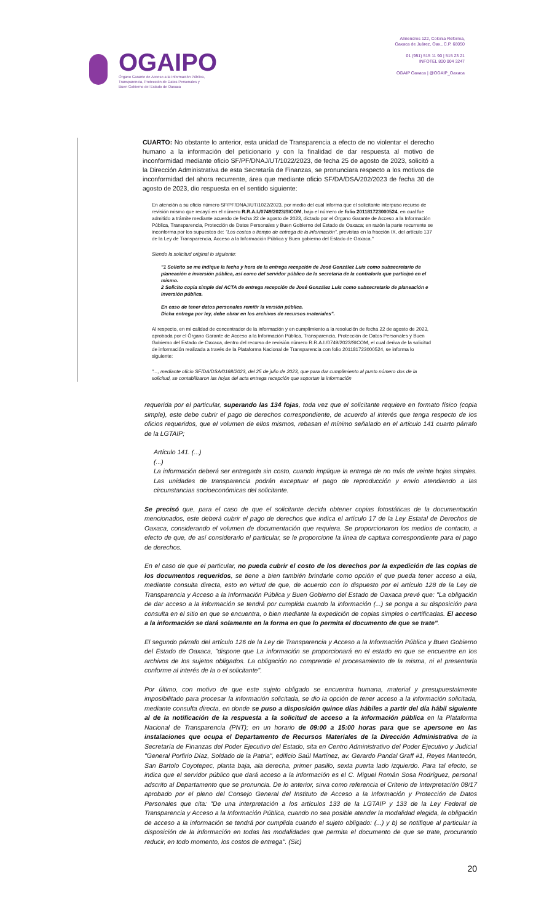OGAIPO
Órgano Garante de Acceso a la Información Pública,
Transparencia, Protección de Datos Personales y
Buen Gobierno del Estado de Oaxaca
Almendros 122, Colonia Reforma,
Oaxaca de Juárez, Oax., C.P. 68050
01 (951) 515 11 90 | 515 23 21
INFOTEL 800 004 3247
OGAIP Oaxaca | @OGAIP_Oaxaca
CUARTO: No obstante lo anterior, esta unidad de Transparencia a efecto de no violentar el derecho humano a la información del peticionario y con la finalidad de dar respuesta al motivo de inconformidad mediante oficio SF/PF/DNAJ/UT/1022/2023, de fecha 25 de agosto de 2023, solicitó a la Dirección Administrativa de esta Secretaría de Finanzas, se pronunciara respecto a los motivos de inconformidad del ahora recurrente, área que mediante oficio SF/DA/DSA/202/2023 de fecha 30 de agosto de 2023, dio respuesta en el sentido siguiente:
En atención a su oficio número SF/PF/DNAJ/UT/1022/2023, por medio del cual informa que el solicitante interpuso recurso de revisión mismo que recayó en el número R.R.A.I./0749/2023/SICOM, bajo el número de folio 201181723000524, en cual fue admitido a trámite mediante acuerdo de fecha 22 de agosto de 2023, dictado por el Órgano Garante de Acceso a la Información Pública, Transparencia, Protección de Datos Personales y Buen Gobierno del Estado de Oaxaca; en razón la parte recurrente se inconforma por los supuestos de: "Los costos o tiempo de entrega de la información", previstas en la fracción IX, del artículo 137 de la Ley de Transparencia, Acceso a la Información Pública y Buen gobierno del Estado de Oaxaca."
Siendo la solicitud original lo siguiente:
"1 Solicito se me indique la fecha y hora de la entrega recepción de José González Luis como subsecretario de planeación e inversión pública, así como del servidor público de la secretaria de la contraloría que participó en el mismo.
2 Solicito copia simple del ACTA de entrega recepción de José González Luis como subsecretario de planeación e inversión pública.
En caso de tener datos personales remitir la versión pública.
Dicha entrega por ley, debe obrar en los archivos de recursos materiales".
Al respecto, en mi calidad de concentrador de la información y en cumplimiento a la resolución de fecha 22 de agosto de 2023, aprobada por el Órgano Garante de Acceso a la Información Pública, Transparencia, Protección de Datos Personales y Buen Gobierno del Estado de Oaxaca, dentro del recurso de revisión número R.R.A.I./0749/2023/SICOM, el cual deriva de la solicitud de información realizada a través de la Plataforma Nacional de Transparencia con folio 201181723000524, se informa lo siguiente:
"..., mediante oficio SF/DA/DSA/0168/2023, del 25 de julio de 2023, que para dar cumplimiento al punto número dos de la solicitud, se contabilizaron las hojas del acta entrega recepción que soportan la información
requerida por el particular, superando las 134 fojas, toda vez que el solicitante requiere en formato físico (copia simple), este debe cubrir el pago de derechos correspondiente, de acuerdo al interés que tenga respecto de los oficios requeridos, que el volumen de ellos mismos, rebasan el mínimo señalado en el artículo 141 cuarto párrafo de la LGTAIP;
Artículo 141. (...)
(...)
La información deberá ser entregada sin costo, cuando implique la entrega de no más de veinte hojas simples. Las unidades de transparencia podrán exceptuar el pago de reproducción y envío atendiendo a las circunstancias socioeconómicas del solicitante.
Se precisó que, para el caso de que el solicitante decida obtener copias fotostáticas de la documentación mencionados, este deberá cubrir el pago de derechos que indica el artículo 17 de la Ley Estatal de Derechos de Oaxaca, considerando el volumen de documentación que requiera. Se proporcionaron los medios de contacto, a efecto de que, de así considerarlo el particular, se le proporcione la línea de captura correspondiente para el pago de derechos.
En el caso de que el particular, no pueda cubrir el costo de los derechos por la expedición de las copias de los documentos requeridos, se tiene a bien también brindarle como opción el que pueda tener acceso a ella, mediante consulta directa, esto en virtud de que, de acuerdo con lo dispuesto por el artículo 128 de la Ley de Transparencia y Acceso a la Información Pública y Buen Gobierno del Estado de Oaxaca prevé que: "La obligación de dar acceso a la información se tendrá por cumplida cuando la información (...) se ponga a su disposición para consulta en el sitio en que se encuentra, o bien mediante la expedición de copias simples o certificadas. El acceso a la información se dará solamente en la forma en que lo permita el documento de que se trate".
El segundo párrafo del artículo 126 de la Ley de Transparencia y Acceso a la Información Pública y Buen Gobierno del Estado de Oaxaca, "dispone que La información se proporcionará en el estado en que se encuentre en los archivos de los sujetos obligados. La obligación no comprende el procesamiento de la misma, ni el presentarla conforme al interés de la o el solicitante".
Por último, con motivo de que este sujeto obligado se encuentra humana, material y presupuestalmente imposibilitado para procesar la información solicitada, se dio la opción de tener acceso a la información solicitada, mediante consulta directa, en donde se puso a disposición quince días hábiles a partir del día hábil siguiente al de la notificación de la respuesta a la solicitud de acceso a la información pública en la Plataforma Nacional de Transparencia (PNT); en un horario de 09:00 a 15:00 horas para que se apersone en las instalaciones que ocupa el Departamento de Recursos Materiales de la Dirección Administrativa de la Secretaría de Finanzas del Poder Ejecutivo del Estado, sita en Centro Administrativo del Poder Ejecutivo y Judicial "General Porfirio Díaz, Soldado de la Patria", edificio Saúl Martínez, av. Gerardo Pandal Graff #1, Reyes Mantecón, San Bartolo Coyotepec, planta baja, ala derecha, primer pasillo, sexta puerta lado izquierdo. Para tal efecto, se indica que el servidor público que dará acceso a la información es el C. Miguel Román Sosa Rodríguez, personal adscrito al Departamento que se pronuncia. De lo anterior, sirva como referencia el Criterio de Interpretación 08/17 aprobado por el pleno del Consejo General del Instituto de Acceso a la Información y Protección de Datos Personales que cita: "De una interpretación a los artículos 133 de la LGTAIP y 133 de la Ley Federal de Transparencia y Acceso a la Información Pública, cuando no sea posible atender la modalidad elegida, la obligación de acceso a la información se tendrá por cumplida cuando el sujeto obligado: (...) y b) se notifique al particular la disposición de la información en todas las modalidades que permita el documento de que se trate, procurando reducir, en todo momento, los costos de entrega". (Sic)
20